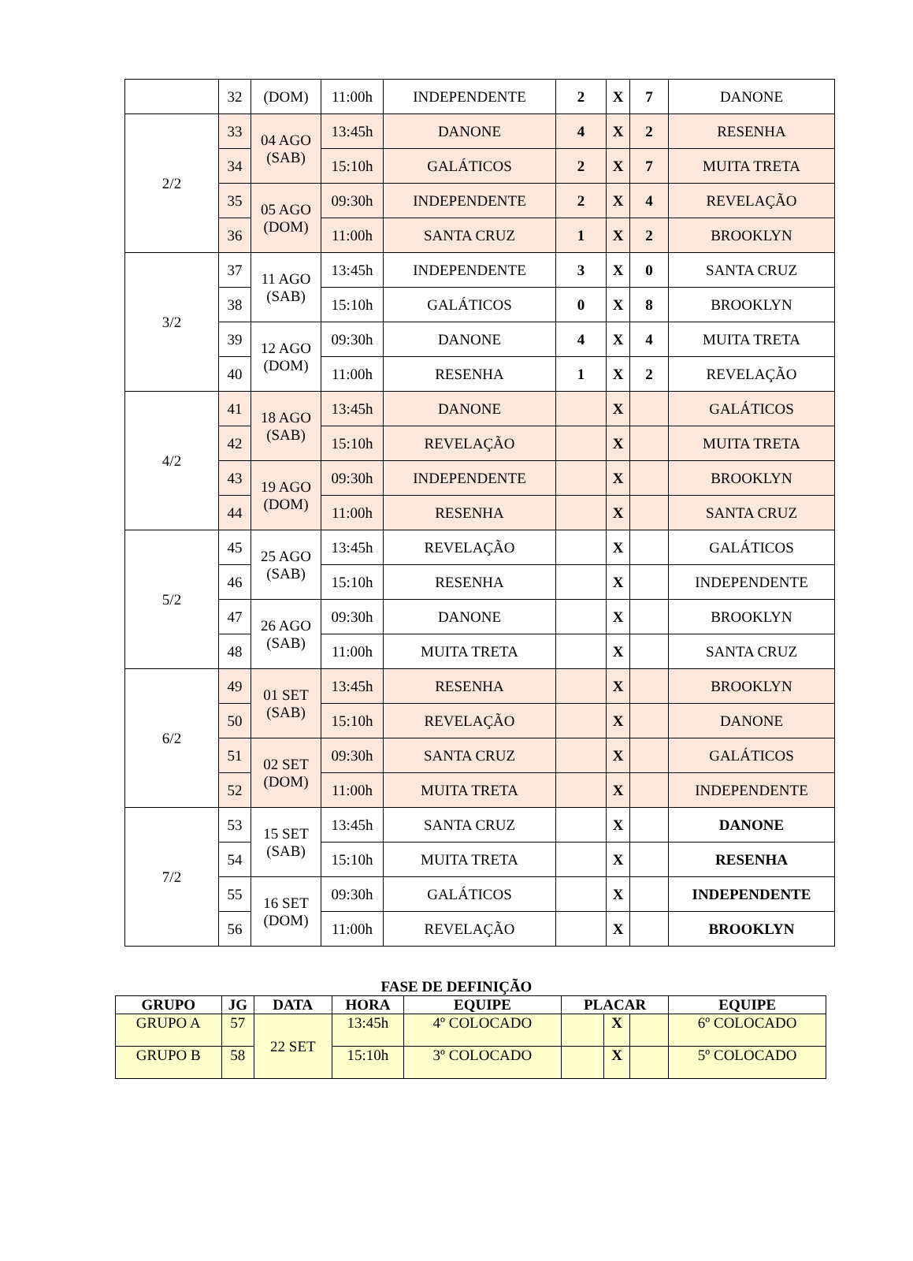| | 32 | (DOM) | 11:00h | INDEPENDENTE | 2 | X | 7 | DANONE |
| 2/2 | 33 | 04 AGO (SAB) | 13:45h | DANONE | 4 | X | 2 | RESENHA |
| | 34 | | 15:10h | GALÁTICOS | 2 | X | 7 | MUITA TRETA |
| | 35 | 05 AGO (DOM) | 09:30h | INDEPENDENTE | 2 | X | 4 | REVELAÇÃO |
| | 36 | | 11:00h | SANTA CRUZ | 1 | X | 2 | BROOKLYN |
| 3/2 | 37 | 11 AGO (SAB) | 13:45h | INDEPENDENTE | 3 | X | 0 | SANTA CRUZ |
| | 38 | | 15:10h | GALÁTICOS | 0 | X | 8 | BROOKLYN |
| | 39 | 12 AGO (DOM) | 09:30h | DANONE | 4 | X | 4 | MUITA TRETA |
| | 40 | | 11:00h | RESENHA | 1 | X | 2 | REVELAÇÃO |
| 4/2 | 41 | 18 AGO (SAB) | 13:45h | DANONE | | X | | GALÁTICOS |
| | 42 | | 15:10h | REVELAÇÃO | | X | | MUITA TRETA |
| | 43 | 19 AGO (DOM) | 09:30h | INDEPENDENTE | | X | | BROOKLYN |
| | 44 | | 11:00h | RESENHA | | X | | SANTA CRUZ |
| 5/2 | 45 | 25 AGO (SAB) | 13:45h | REVELAÇÃO | | X | | GALÁTICOS |
| | 46 | | 15:10h | RESENHA | | X | | INDEPENDENTE |
| | 47 | 26 AGO (SAB) | 09:30h | DANONE | | X | | BROOKLYN |
| | 48 | | 11:00h | MUITA TRETA | | X | | SANTA CRUZ |
| 6/2 | 49 | 01 SET (SAB) | 13:45h | RESENHA | | X | | BROOKLYN |
| | 50 | | 15:10h | REVELAÇÃO | | X | | DANONE |
| | 51 | 02 SET (DOM) | 09:30h | SANTA CRUZ | | X | | GALÁTICOS |
| | 52 | | 11:00h | MUITA TRETA | | X | | INDEPENDENTE |
| 7/2 | 53 | 15 SET (SAB) | 13:45h | SANTA CRUZ | | X | | DANONE |
| | 54 | | 15:10h | MUITA TRETA | | X | | RESENHA |
| | 55 | 16 SET (DOM) | 09:30h | GALÁTICOS | | X | | INDEPENDENTE |
| | 56 | | 11:00h | REVELAÇÃO | | X | | BROOKLYN |
FASE DE DEFINIÇÃO
| GRUPO | JG | DATA | HORA | EQUIPE | PLACAR | | | EQUIPE |
| --- | --- | --- | --- | --- | --- | --- | --- | --- |
| GRUPO A | 57 | 22 SET | 13:45h | 4º COLOCADO | | X | | 6º COLOCADO |
| GRUPO B | 58 | | 15:10h | 3º COLOCADO | | X | | 5º COLOCADO |